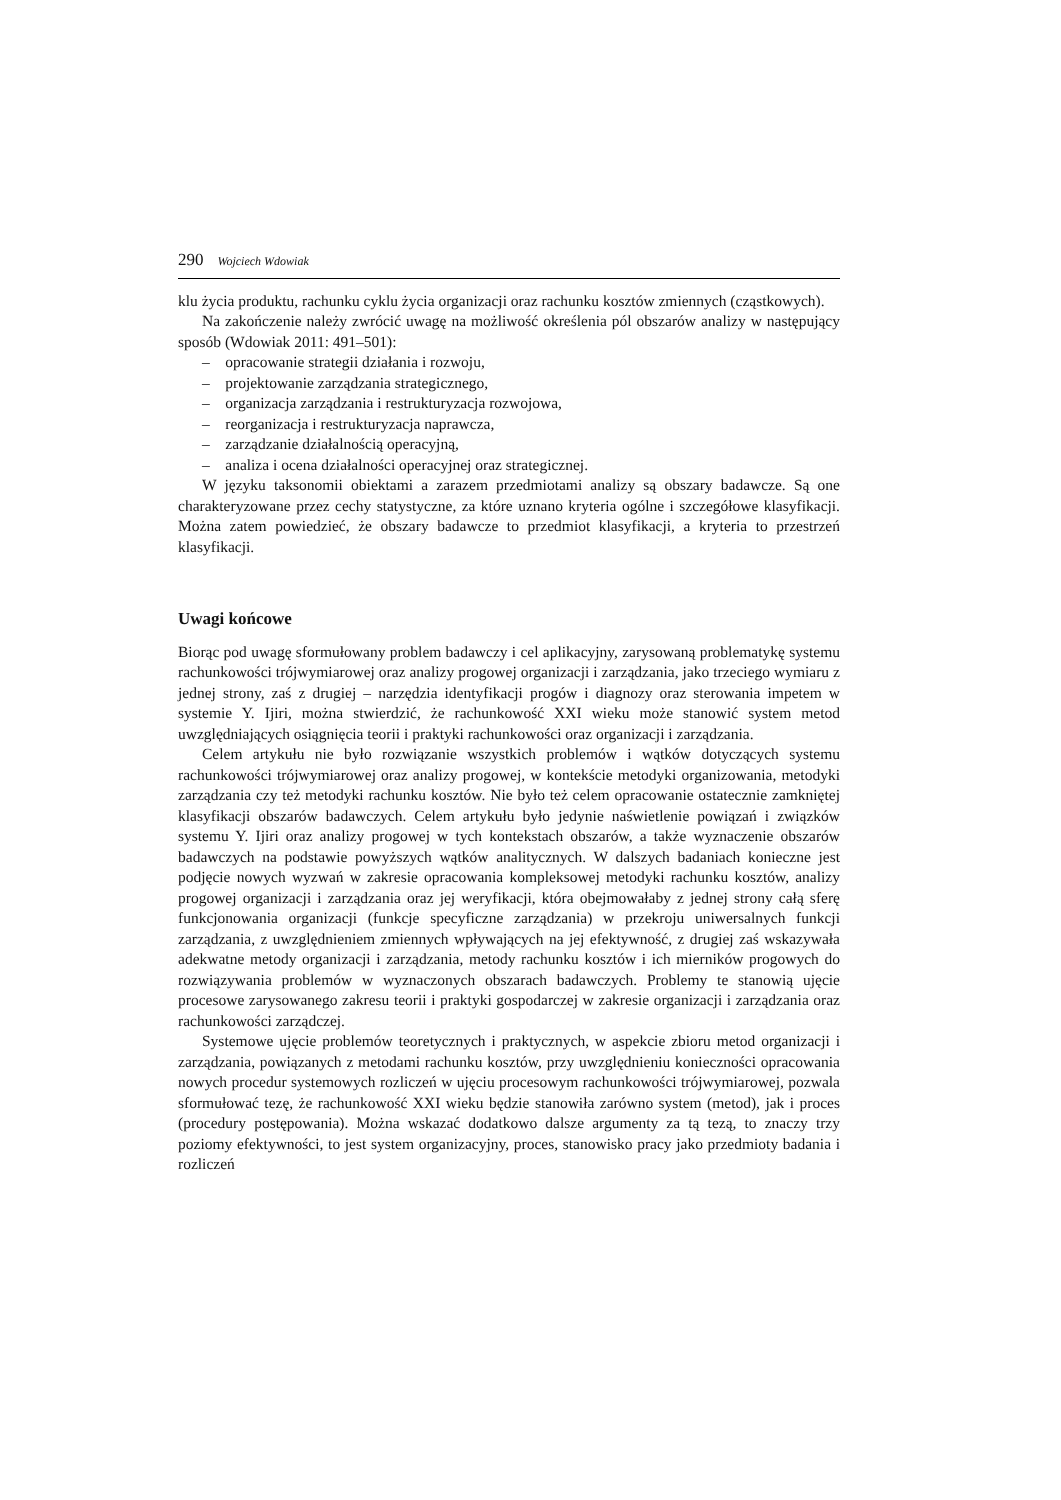290 Wojciech Wdowiak
klu życia produktu, rachunku cyklu życia organizacji oraz rachunku kosztów zmiennych (cząstkowych).
Na zakończenie należy zwrócić uwagę na możliwość określenia pól obszarów analizy w następujący sposób (Wdowiak 2011: 491–501):
– opracowanie strategii działania i rozwoju,
– projektowanie zarządzania strategicznego,
– organizacja zarządzania i restrukturyzacja rozwojowa,
– reorganizacja i restrukturyzacja naprawcza,
– zarządzanie działalnością operacyjną,
– analiza i ocena działalności operacyjnej oraz strategicznej.
W języku taksonomii obiektami a zarazem przedmiotami analizy są obszary badawcze. Są one charakteryzowane przez cechy statystyczne, za które uznano kryteria ogólne i szczegółowe klasyfikacji. Można zatem powiedzieć, że obszary badawcze to przedmiot klasyfikacji, a kryteria to przestrzeń klasyfikacji.
Uwagi końcowe
Biorąc pod uwagę sformułowany problem badawczy i cel aplikacyjny, zarysowaną problematykę systemu rachunkowości trójwymiarowej oraz analizy progowej organizacji i zarządzania, jako trzeciego wymiaru z jednej strony, zaś z drugiej – narzędzia identyfikacji progów i diagnozy oraz sterowania impetem w systemie Y. Ijiri, można stwierdzić, że rachunkowość XXI wieku może stanowić system metod uwzględniających osiągnięcia teorii i praktyki rachunkowości oraz organizacji i zarządzania.
Celem artykułu nie było rozwiązanie wszystkich problemów i wątków dotyczących systemu rachunkowości trójwymiarowej oraz analizy progowej, w kontekście metodyki organizowania, metodyki zarządzania czy też metodyki rachunku kosztów. Nie było też celem opracowanie ostatecznie zamkniętej klasyfikacji obszarów badawczych. Celem artykułu było jedynie naświetlenie powiązań i związków systemu Y. Ijiri oraz analizy progowej w tych kontekstach obszarów, a także wyznaczenie obszarów badawczych na podstawie powyższych wątków analitycznych. W dalszych badaniach konieczne jest podjęcie nowych wyzwań w zakresie opracowania kompleksowej metodyki rachunku kosztów, analizy progowej organizacji i zarządzania oraz jej weryfikacji, która obejmowałaby z jednej strony całą sferę funkcjonowania organizacji (funkcje specyficzne zarządzania) w przekroju uniwersalnych funkcji zarządzania, z uwzględnieniem zmiennych wpływających na jej efektywność, z drugiej zaś wskazywała adekwatne metody organizacji i zarządzania, metody rachunku kosztów i ich mierników progowych do rozwiązywania problemów w wyznaczonych obszarach badawczych. Problemy te stanowią ujęcie procesowe zarysowanego zakresu teorii i praktyki gospodarczej w zakresie organizacji i zarządzania oraz rachunkowości zarządczej.
Systemowe ujęcie problemów teoretycznych i praktycznych, w aspekcie zbioru metod organizacji i zarządzania, powiązanych z metodami rachunku kosztów, przy uwzględnieniu konieczności opracowania nowych procedur systemowych rozliczeń w ujęciu procesowym rachunkowości trójwymiarowej, pozwala sformułować tezę, że rachunkowość XXI wieku będzie stanowiła zarówno system (metod), jak i proces (procedury postępowania). Można wskazać dodatkowo dalsze argumenty za tą tezą, to znaczy trzy poziomy efektywności, to jest system organizacyjny, proces, stanowisko pracy jako przedmioty badania i rozliczeń